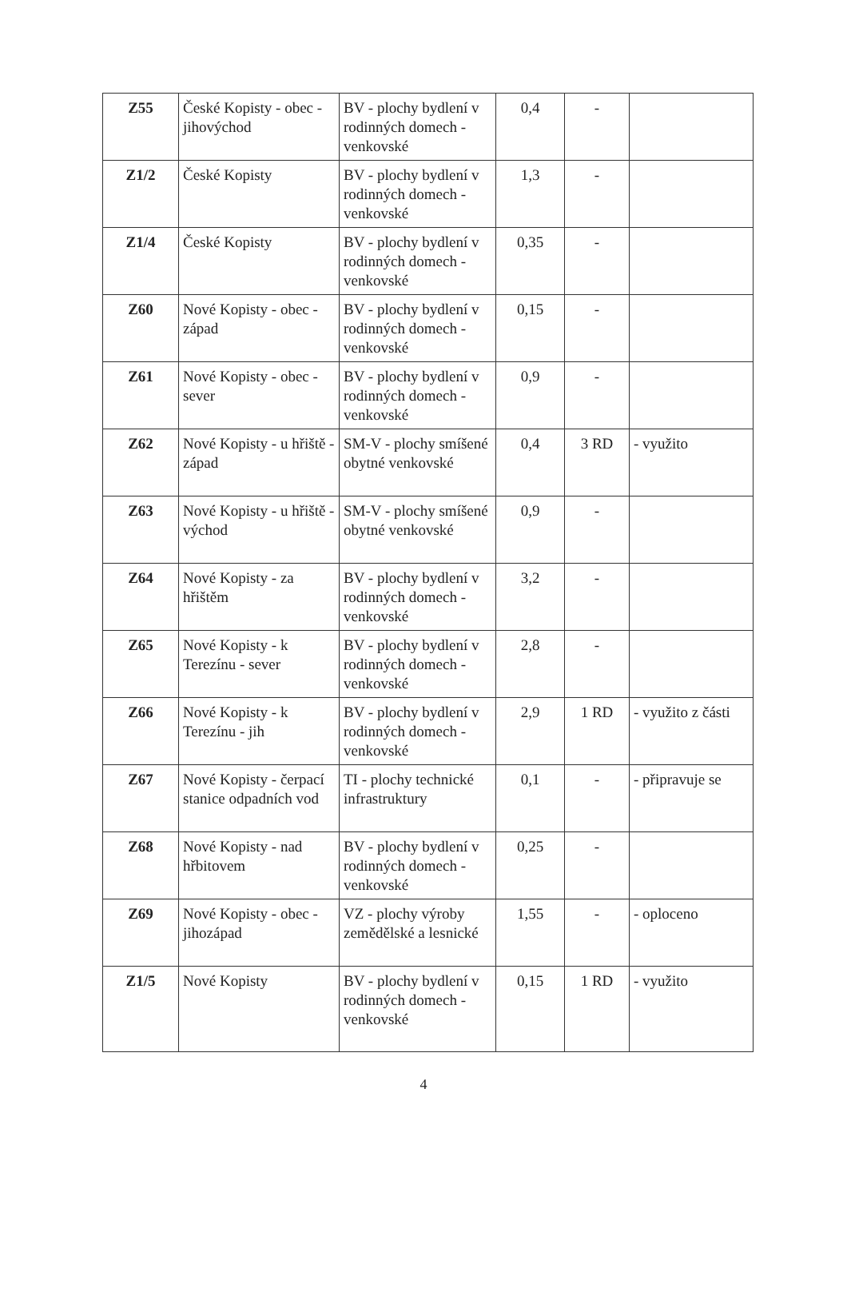| Z55 | České Kopisty - obec - jihovýchod | BV - plochy bydlení v rodinných domech - venkovské | 0,4 | - | |
| Z1/2 | České Kopisty | BV - plochy bydlení v rodinných domech - venkovské | 1,3 | - | |
| Z1/4 | České Kopisty | BV - plochy bydlení v rodinných domech - venkovské | 0,35 | - | |
| Z60 | Nové Kopisty - obec - západ | BV - plochy bydlení v rodinných domech - venkovské | 0,15 | - | |
| Z61 | Nové Kopisty - obec - sever | BV - plochy bydlení v rodinných domech - venkovské | 0,9 | - | |
| Z62 | Nové Kopisty - u hřiště - západ | SM-V - plochy smíšené obytné venkovské | 0,4 | 3 RD | - využito |
| Z63 | Nové Kopisty - u hřiště - východ | SM-V - plochy smíšené obytné venkovské | 0,9 | - | |
| Z64 | Nové Kopisty - za hřištěm | BV - plochy bydlení v rodinných domech - venkovské | 3,2 | - | |
| Z65 | Nové Kopisty - k Terezínu - sever | BV - plochy bydlení v rodinných domech - venkovské | 2,8 | - | |
| Z66 | Nové Kopisty - k Terezínu - jih | BV - plochy bydlení v rodinných domech - venkovské | 2,9 | 1 RD | - využito z části |
| Z67 | Nové Kopisty - čerpací stanice odpadních vod | TI - plochy technické infrastruktury | 0,1 | - | - připravuje se |
| Z68 | Nové Kopisty - nad hřbitovem | BV - plochy bydlení v rodinných domech - venkovské | 0,25 | - | |
| Z69 | Nové Kopisty - obec - jihozápad | VZ - plochy výroby zemědělské a lesnické | 1,55 | - | - oploceno |
| Z1/5 | Nové Kopisty | BV - plochy bydlení v rodinných domech - venkovské | 0,15 | 1 RD | - využito |
4